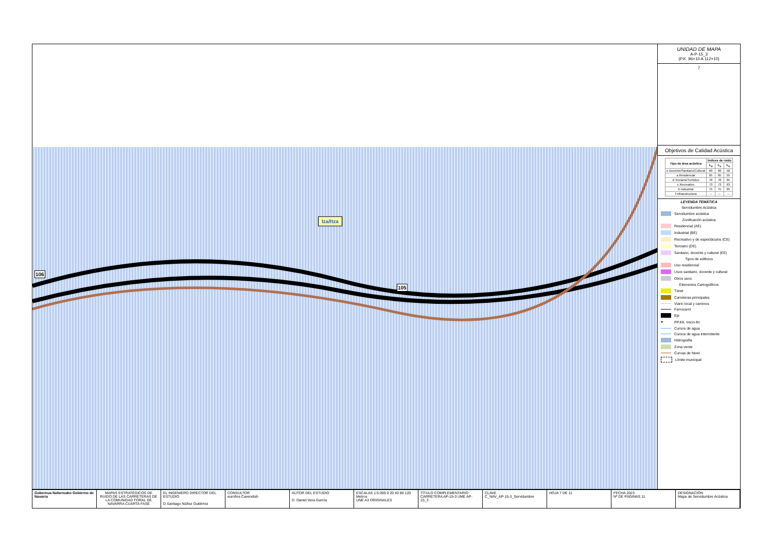106
105
Iza/Itza
UNIDAD DE MAPA
A-P-15_3
(P.K. 96+10 A 112+10)
7
Objetivos de Calidad Acústica
| Tipo de área acústica | Índices de ruido | | |
| --- | --- | --- | --- |
| | L<sub>d</sub> | L<sub>e</sub> | L<sub>n</sub> |
| e Docente/Sanitario/Cultural | 60 | 60 | 50 |
| a Residencial | 65 | 65 | 55 |
| d Terciario/Turístico | 70 | 70 | 65 |
| c Recreativo | 73 | 73 | 63 |
| b Industrial | 75 | 75 | 65 |
| f Infraestructura | -- | -- | -- |
LEYENDA TEMÁTICA
Servidumbre Acústica
Servidumbre acústica
Zonificación acústica
Residencial (AE)
Industrial (BE)
Recreativo y de espectáculos (CE)
Terciario (DE)
Sanitario, docente y cultural (EE)
Tipos de edificios
Uso residencial
Usos sanitario, docente y cultural
Otros usos
Elementos Cartográficos
Túnel
Carreteras principales
Viario local y caminos
Ferrocarril
Eje
● PP.KK. Inicio-fin
Cursos de agua
Cursos de agua intermitente
Hidrografía
Zona verde
Curvas de Nivel
Límite municipal
Gobernua Nafarroako Gobierno de Navarra
MAPAS ESTRATÉGICOS DE RUIDO DE LAS CARRETERAS DE LA COMUNIDAD FORAL DE NAVARRA CUARTA FASE
EL INGENIERO DIRECTOR DEL ESTUDIO
D.Santiago Núñez Gutiérrez
CONSULTOR
eurofins Cavendish
AUTOR DEL ESTUDIO
D. Daniel Vera García
ESCALAS 1:5.000 0 20 40 80 120 Metros
UNE A3 ORIGINALES
TÍTULO COMPLEMENTARIO
CARRETERA AP-15-3 UME AP-15_3
CLAVE
C_NAV_AP-15-3_Servidumbre
HOJA 7 DE 11 FECHA 2023
Nº DE PÁGINAS 11
DESIGNACIÓN
Mapa de Servidumbre Acústica